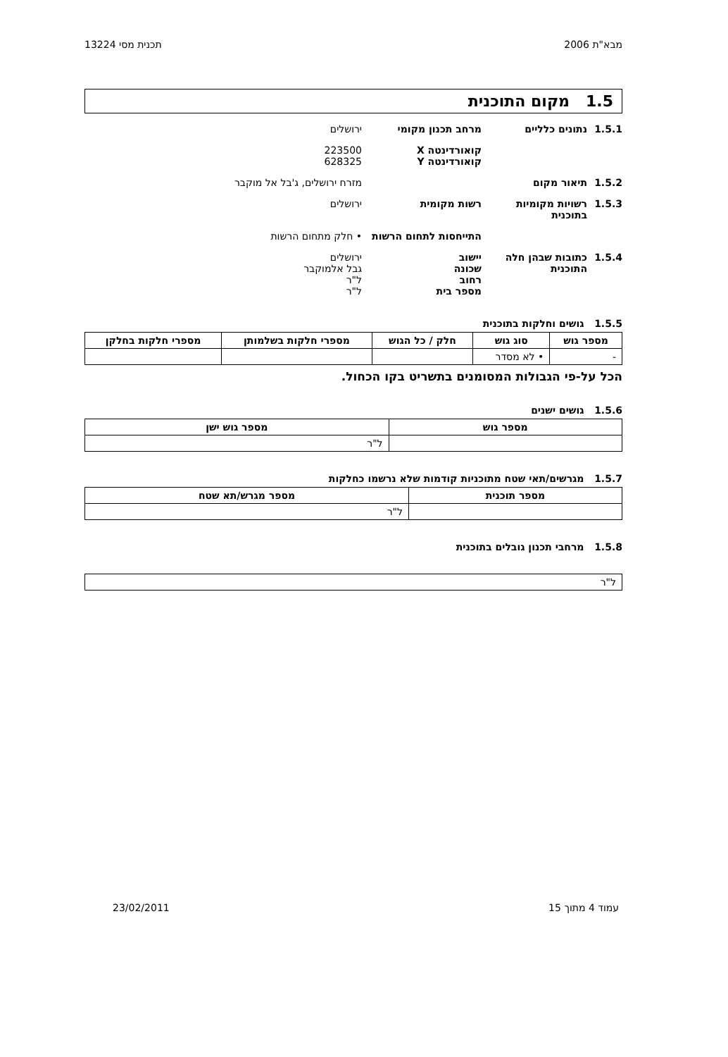מבא"ת 2006 תכנית מסי 13224
1.5 מקום התוכנית
1.5.1 נתונים כלליים מרחב תכנון מקומי ירושלים
קואורדינטה X
קואורדינטה Y 223500
628325
1.5.2 תיאור מקום מזרח ירושלים, ג'בל אל מוקבר
1.5.3 רשויות מקומיות בתוכנית רשות מקומית ירושלים
התייחסות לתחום הרשות • חלק מתחום הרשות
1.5.4 כתובות שבהן חלה התוכנית יישוב
שכונה
רחוב
מספר בית ירושלים
גבל אלמוקבר
ל"ר
ל"ר
1.5.5 גושים וחלקות בתוכנית
| מספר גוש | סוג גוש | חלק / כל הגוש | מספרי חלקות בשלמותן | מספרי חלקות בחלקן |
| --- | --- | --- | --- | --- |
| - | • לא מסדר | | | |
הכל על-פי הגבולות המסומנים בתשריט בקו הכחול.
1.5.6 גושים ישנים
| מספר גוש | מספר גוש ישן |
| --- | --- |
| | ל"ר |
1.5.7 מגרשים/תאי שטח מתוכניות קודמות שלא נרשמו כחלקות
| מספר תוכנית | מספר מגרש/תא שטח |
| --- | --- |
| | ל"ר |
1.5.8 מרחבי תכנון גובלים בתוכנית
| ל"ר |
עמוד 4 מתוך 15 23/02/2011